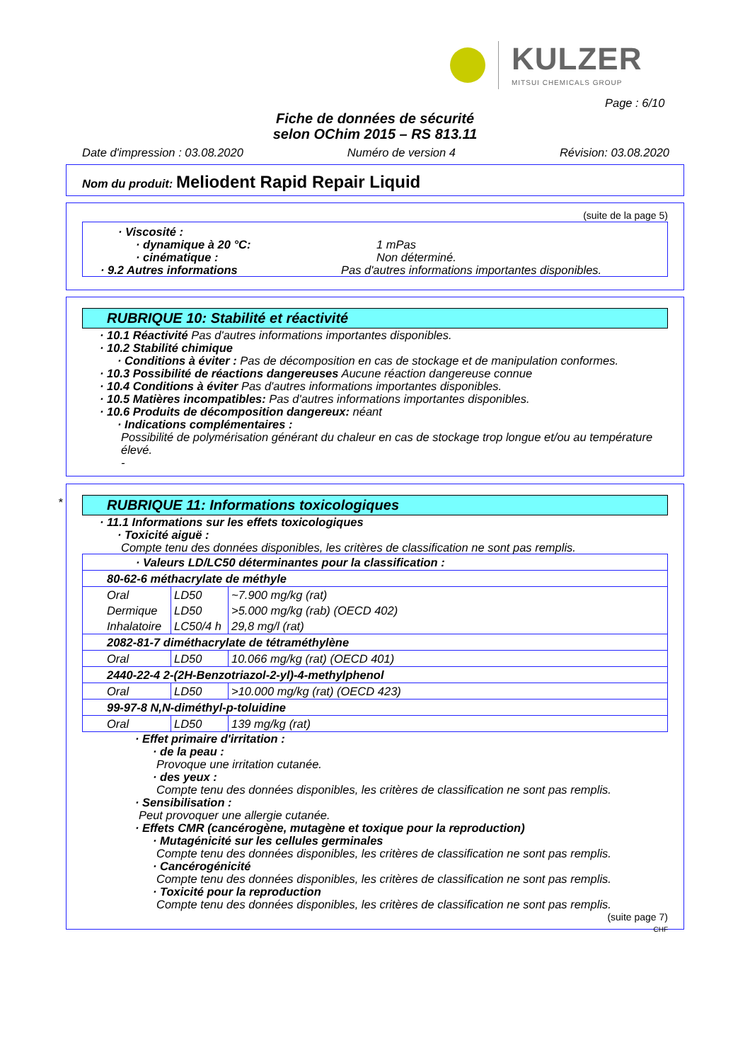KULZER
MITSUI CHEMICALS GROUP
Page : 6/10
Fiche de données de sécurité
selon OChim 2015 – RS 813.11
Date d'impression : 03.08.2020 Numéro de version 4 Révision: 03.08.2020
Nom du produit: Meliodent Rapid Repair Liquid
(suite de la page 5)
· Viscosité :
· dynamique à 20 °C: 1 mPas
· cinématique : Non déterminé.
· 9.2 Autres informations Pas d'autres informations importantes disponibles.
RUBRIQUE 10: Stabilité et réactivité
· 10.1 Réactivité Pas d'autres informations importantes disponibles.
· 10.2 Stabilité chimique
· Conditions à éviter : Pas de décomposition en cas de stockage et de manipulation conformes.
· 10.3 Possibilité de réactions dangereuses Aucune réaction dangereuse connue
· 10.4 Conditions à éviter Pas d'autres informations importantes disponibles.
· 10.5 Matières incompatibles: Pas d'autres informations importantes disponibles.
· 10.6 Produits de décomposition dangereux: néant
· Indications complémentaires :
Possibilité de polymérisation générant du chaleur en cas de stockage trop longue et/ou au température élevé.
-
*
RUBRIQUE 11: Informations toxicologiques
· 11.1 Informations sur les effets toxicologiques
· Toxicité aiguë :
Compte tenu des données disponibles, les critères de classification ne sont pas remplis.
| · Valeurs LD/LC50 déterminantes pour la classification : | | |
| 80-62-6 méthacrylate de méthyle | | |
| Oral | LD50 | ~7.900 mg/kg (rat) |
| Dermique | LD50 | >5.000 mg/kg (rab) (OECD 402) |
| Inhalatoire | LC50/4 h | 29,8 mg/l (rat) |
| 2082-81-7 diméthacrylate de tétraméthylène | | |
| Oral | LD50 | 10.066 mg/kg (rat) (OECD 401) |
| 2440-22-4 2-(2H-Benzotriazol-2-yl)-4-methylphenol | | |
| Oral | LD50 | >10.000 mg/kg (rat) (OECD 423) |
| 99-97-8 N,N-diméthyl-p-toluidine | | |
| Oral | LD50 | 139 mg/kg (rat) |
· Effet primaire d'irritation :
· de la peau :
Provoque une irritation cutanée.
· des yeux :
Compte tenu des données disponibles, les critères de classification ne sont pas remplis.
· Sensibilisation :
Peut provoquer une allergie cutanée.
· Effets CMR (cancérogène, mutagène et toxique pour la reproduction)
· Mutagénicité sur les cellules germinales
Compte tenu des données disponibles, les critères de classification ne sont pas remplis.
· Cancérogénicité
Compte tenu des données disponibles, les critères de classification ne sont pas remplis.
· Toxicité pour la reproduction
Compte tenu des données disponibles, les critères de classification ne sont pas remplis.
(suite page 7)
CHF